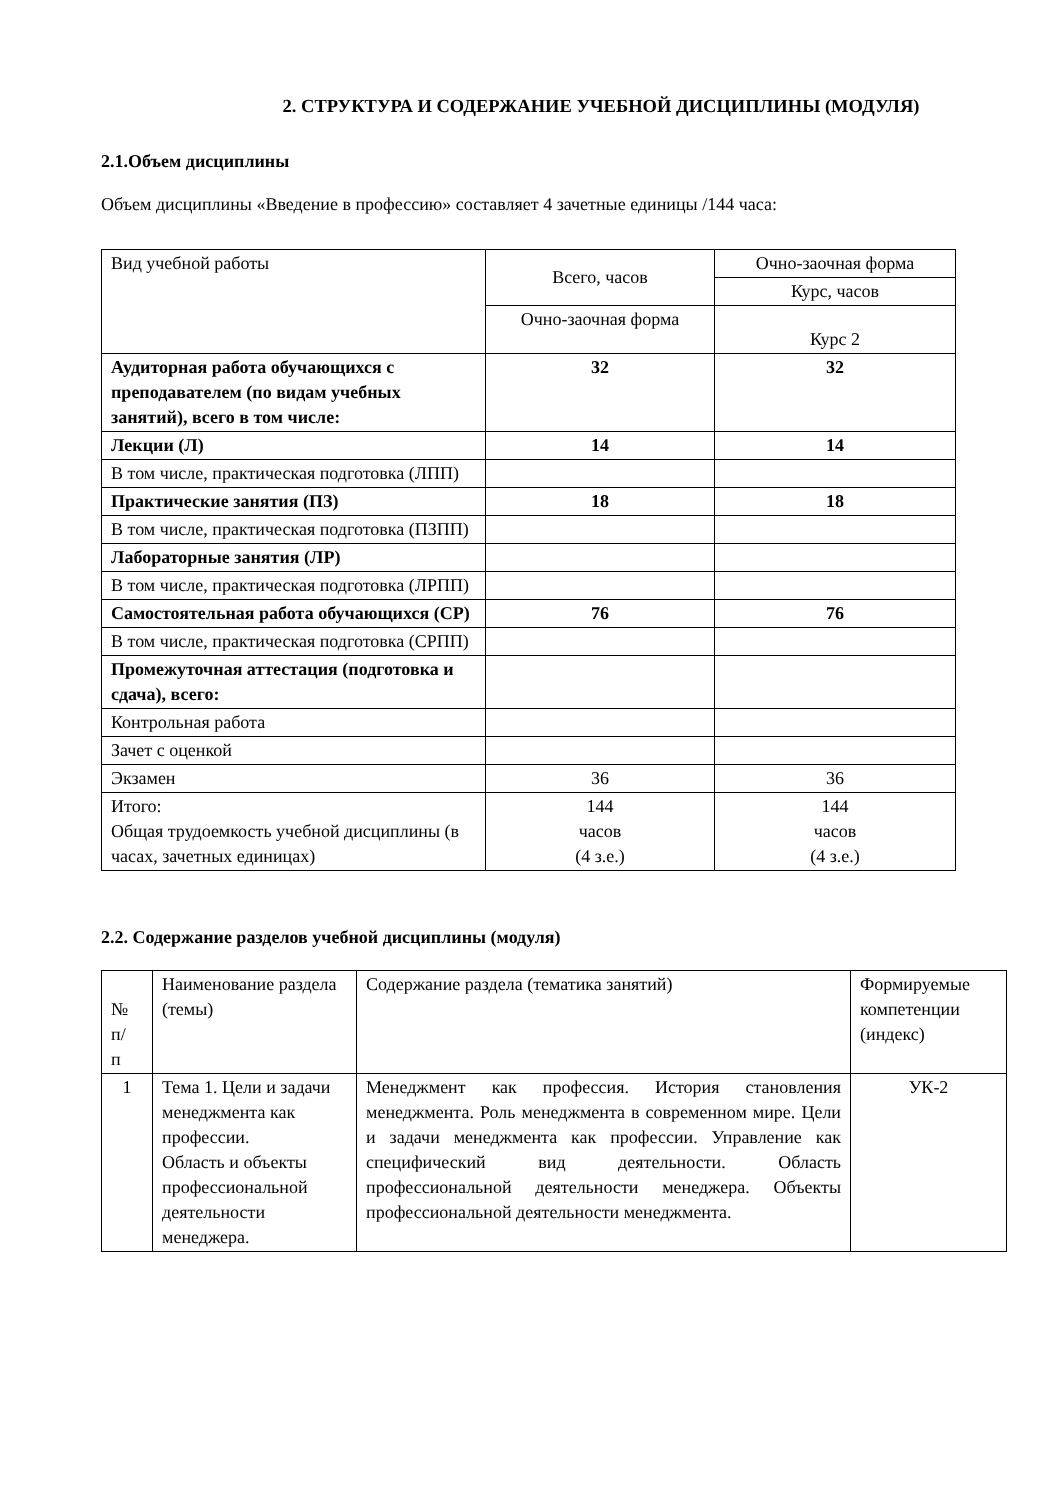2. СТРУКТУРА И СОДЕРЖАНИЕ УЧЕБНОЙ ДИСЦИПЛИНЫ (МОДУЛЯ)
2.1.Объем дисциплины
Объем дисциплины «Введение в профессию» составляет 4 зачетные единицы /144 часа:
| Вид учебной работы | Всего, часов | Очно-заочная форма |
| | | Курс, часов |
| | Очно-заочная форма | Курс 2 |
| Аудиторная работа обучающихся с преподавателем (по видам учебных занятий), всего в том числе: | 32 | 32 |
| Лекции (Л) | 14 | 14 |
| В том числе, практическая подготовка (ЛПП) | | |
| Практические занятия (ПЗ) | 18 | 18 |
| В том числе, практическая подготовка (ПЗПП) | | |
| Лабораторные занятия (ЛР) | | |
| В том числе, практическая подготовка (ЛРПП) | | |
| Самостоятельная работа обучающихся (СР) | 76 | 76 |
| В том числе, практическая подготовка (СРПП) | | |
| Промежуточная аттестация (подготовка и сдача), всего: | | |
| Контрольная работа | | |
| Зачет с оценкой | | |
| Экзамен | 36 | 36 |
| Итого: Общая трудоемкость учебной дисциплины (в часах, зачетных единицах) | 144 часов (4 з.е.) | 144 часов (4 з.е.) |
2.2. Содержание разделов учебной дисциплины (модуля)
| № п/ п | Наименование раздела (темы) | Содержание раздела (тематика занятий) | Формируемые компетенции (индекс) |
| 1 | Тема 1. Цели и задачи менеджмента как профессии. Область и объекты профессиональной деятельности менеджера. | Менеджмент как профессия. История становления менеджмента. Роль менеджмента в современном мире. Цели и задачи менеджмента как профессии. Управление как специфический вид деятельности. Область профессиональной деятельности менеджера. Объекты профессиональной деятельности менеджмента. | УК-2 |